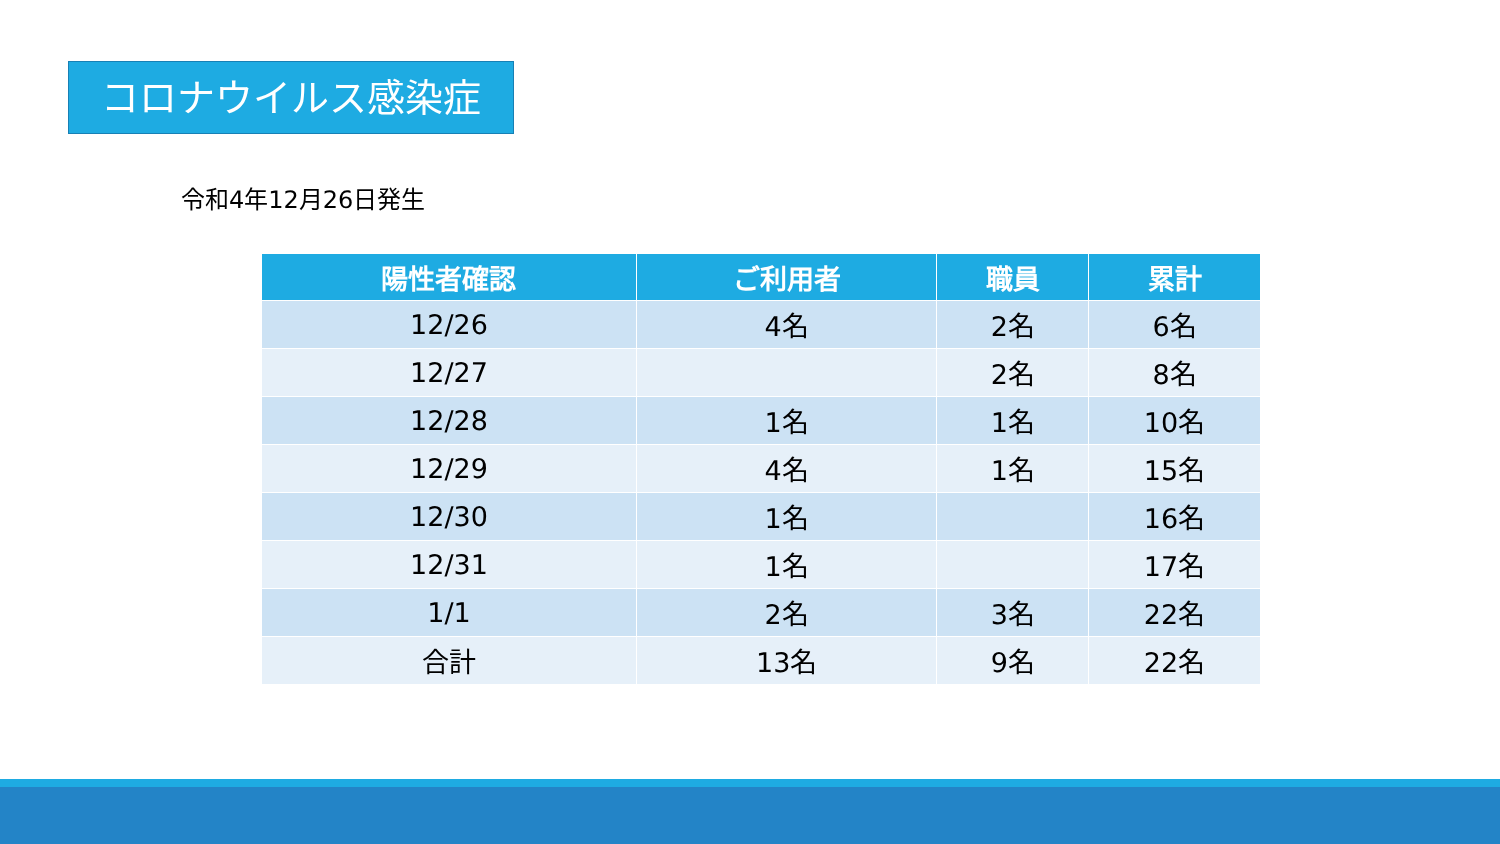コロナウイルス感染症
令和4年12月26日発生
| 陽性者確認 | ご利用者 | 職員 | 累計 |
| --- | --- | --- | --- |
| 12/26 | 4名 | 2名 | 6名 |
| 12/27 | | 2名 | 8名 |
| 12/28 | 1名 | 1名 | 10名 |
| 12/29 | 4名 | 1名 | 15名 |
| 12/30 | 1名 | | 16名 |
| 12/31 | 1名 | | 17名 |
| 1/1 | 2名 | 3名 | 22名 |
| 合計 | 13名 | 9名 | 22名 |